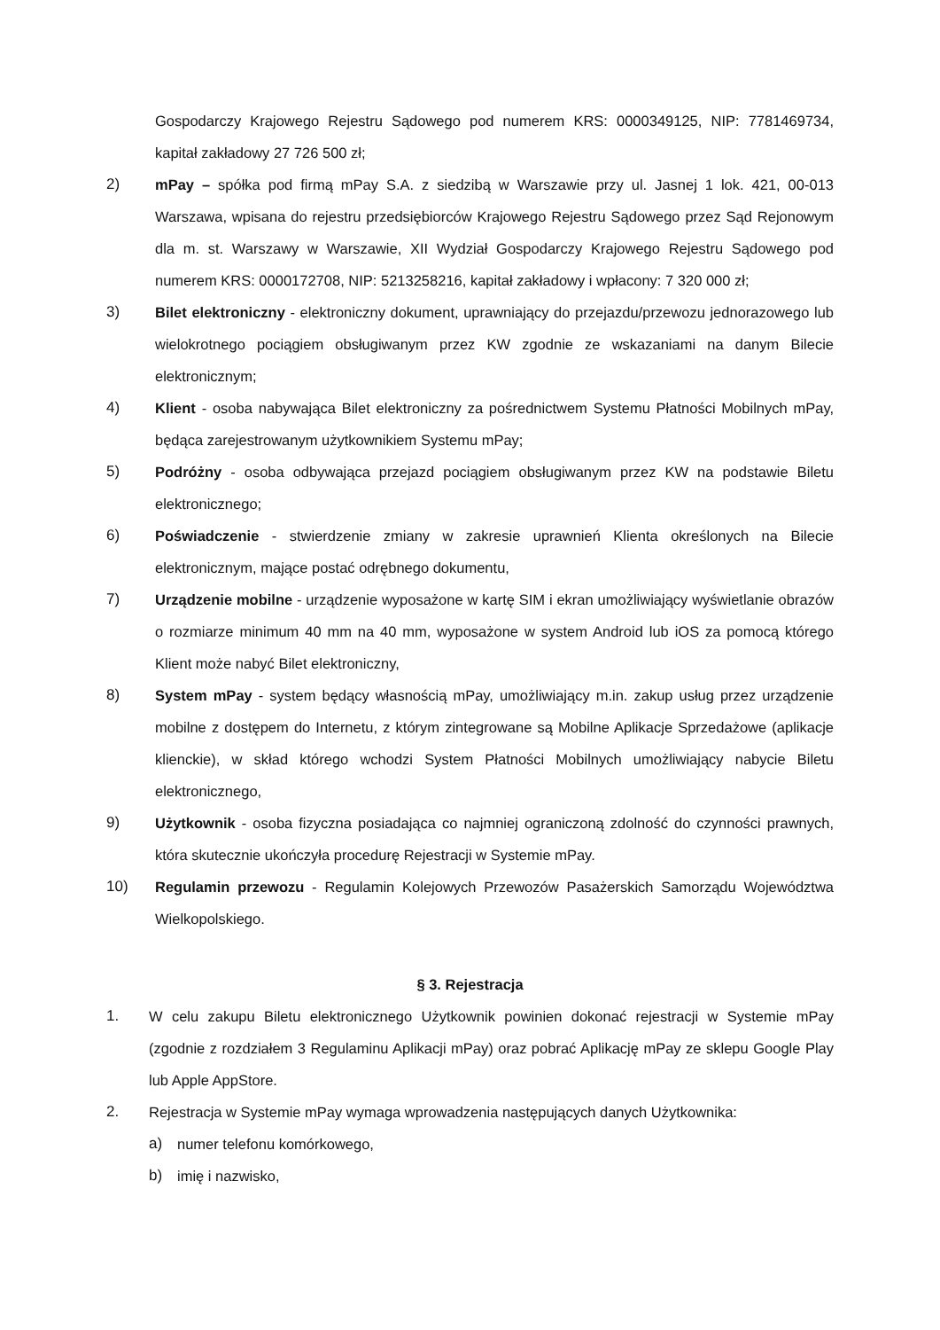Gospodarczy Krajowego Rejestru Sądowego pod numerem KRS: 0000349125, NIP: 7781469734, kapitał zakładowy 27 726 500 zł;
2) mPay – spółka pod firmą mPay S.A. z siedzibą w Warszawie przy ul. Jasnej 1 lok. 421, 00-013 Warszawa, wpisana do rejestru przedsiębiorców Krajowego Rejestru Sądowego przez Sąd Rejonowym dla m. st. Warszawy w Warszawie, XII Wydział Gospodarczy Krajowego Rejestru Sądowego pod numerem KRS: 0000172708, NIP: 5213258216, kapitał zakładowy i wpłacony: 7 320 000 zł;
3) Bilet elektroniczny - elektroniczny dokument, uprawniający do przejazdu/przewozu jednorazowego lub wielokrotnego pociągiem obsługiwanym przez KW zgodnie ze wskazaniami na danym Bilecie elektronicznym;
4) Klient - osoba nabywająca Bilet elektroniczny za pośrednictwem Systemu Płatności Mobilnych mPay, będąca zarejestrowanym użytkownikiem Systemu mPay;
5) Podróżny - osoba odbywająca przejazd pociągiem obsługiwanym przez KW na podstawie Biletu elektronicznego;
6) Poświadczenie - stwierdzenie zmiany w zakresie uprawnień Klienta określonych na Bilecie elektronicznym, mające postać odrębnego dokumentu,
7) Urządzenie mobilne - urządzenie wyposażone w kartę SIM i ekran umożliwiający wyświetlanie obrazów o rozmiarze minimum 40 mm na 40 mm, wyposażone w system Android lub iOS za pomocą którego Klient może nabyć Bilet elektroniczny,
8) System mPay - system będący własnością mPay, umożliwiający m.in. zakup usług przez urządzenie mobilne z dostępem do Internetu, z którym zintegrowane są Mobilne Aplikacje Sprzedażowe (aplikacje klienckie), w skład którego wchodzi System Płatności Mobilnych umożliwiający nabycie Biletu elektronicznego,
9) Użytkownik - osoba fizyczna posiadająca co najmniej ograniczoną zdolność do czynności prawnych, która skutecznie ukończyła procedurę Rejestracji w Systemie mPay.
10) Regulamin przewozu - Regulamin Kolejowych Przewozów Pasażerskich Samorządu Województwa Wielkopolskiego.
§ 3. Rejestracja
1. W celu zakupu Biletu elektronicznego Użytkownik powinien dokonać rejestracji w Systemie mPay (zgodnie z rozdziałem 3 Regulaminu Aplikacji mPay) oraz pobrać Aplikację mPay ze sklepu Google Play lub Apple AppStore.
2. Rejestracja w Systemie mPay wymaga wprowadzenia następujących danych Użytkownika:
a) numer telefonu komórkowego,
b) imię i nazwisko,